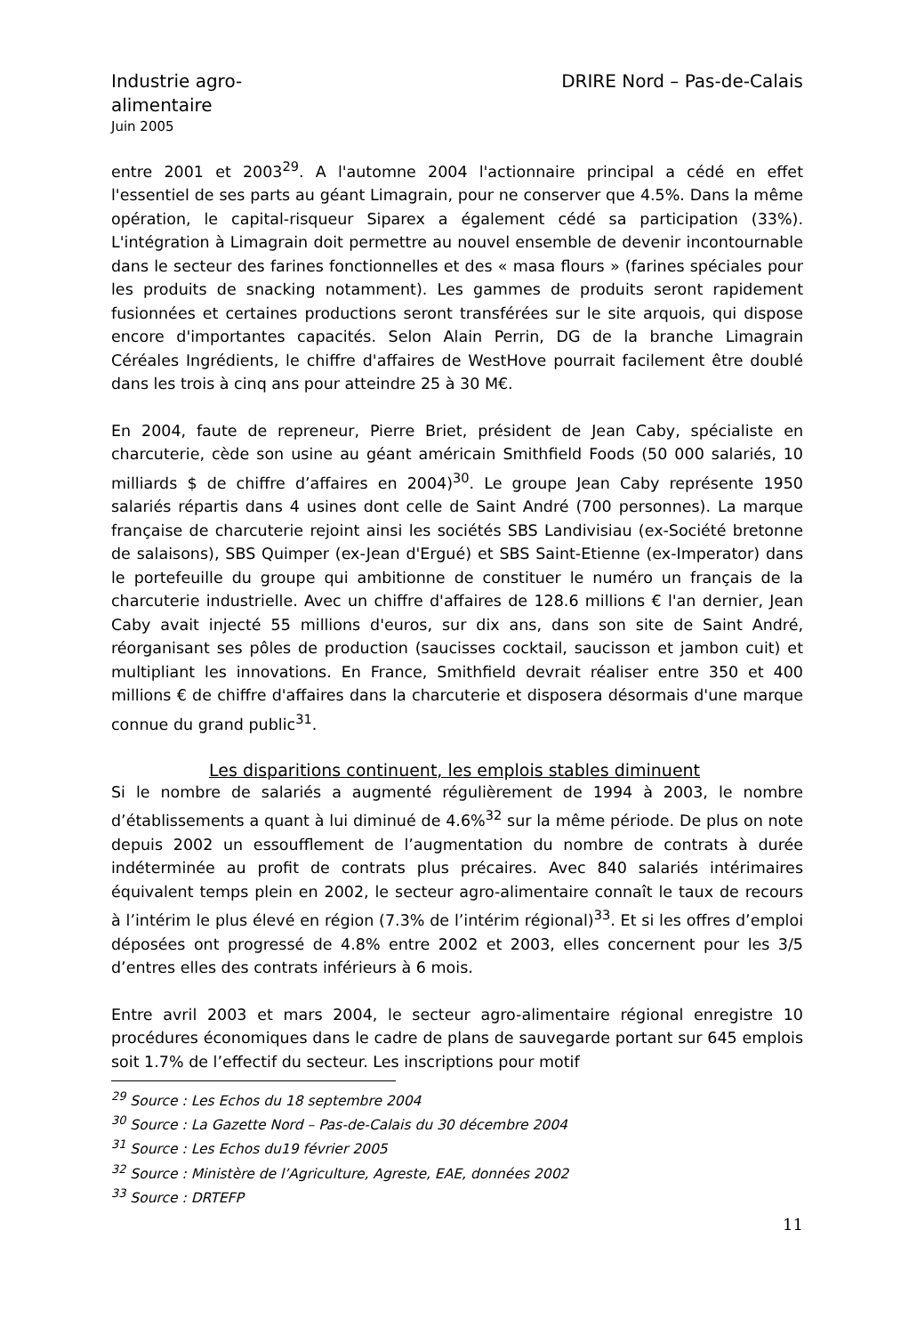Industrie agro-alimentaire
Juin 2005
DRIRE Nord – Pas-de-Calais
entre 2001 et 2003<sup>29</sup>. A l'automne 2004 l'actionnaire principal a cédé en effet l'essentiel de ses parts au géant Limagrain, pour ne conserver que 4.5%. Dans la même opération, le capital-risqueur Siparex a également cédé sa participation (33%). L'intégration à Limagrain doit permettre au nouvel ensemble de devenir incontournable dans le secteur des farines fonctionnelles et des « masa flours » (farines spéciales pour les produits de snacking notamment). Les gammes de produits seront rapidement fusionnées et certaines productions seront transférées sur le site arquois, qui dispose encore d'importantes capacités. Selon Alain Perrin, DG de la branche Limagrain Céréales Ingrédients, le chiffre d'affaires de WestHove pourrait facilement être doublé dans les trois à cinq ans pour atteindre 25 à 30 M€.
En 2004, faute de repreneur, Pierre Briet, président de Jean Caby, spécialiste en charcuterie, cède son usine au géant américain Smithfield Foods (50 000 salariés, 10 milliards $ de chiffre d’affaires en 2004)<sup>30</sup>. Le groupe Jean Caby représente 1950 salariés répartis dans 4 usines dont celle de Saint André (700 personnes). La marque française de charcuterie rejoint ainsi les sociétés SBS Landivisiau (ex-Société bretonne de salaisons), SBS Quimper (ex-Jean d'Ergué) et SBS Saint-Etienne (ex-Imperator) dans le portefeuille du groupe qui ambitionne de constituer le numéro un français de la charcuterie industrielle. Avec un chiffre d'affaires de 128.6 millions € l'an dernier, Jean Caby avait injecté 55 millions d'euros, sur dix ans, dans son site de Saint André, réorganisant ses pôles de production (saucisses cocktail, saucisson et jambon cuit) et multipliant les innovations. En France, Smithfield devrait réaliser entre 350 et 400 millions € de chiffre d'affaires dans la charcuterie et disposera désormais d'une marque connue du grand public<sup>31</sup>.
Les disparitions continuent, les emplois stables diminuent
Si le nombre de salariés a augmenté régulièrement de 1994 à 2003, le nombre d’établissements a quant à lui diminué de 4.6%<sup>32</sup> sur la même période. De plus on note depuis 2002 un essoufflement de l’augmentation du nombre de contrats à durée indéterminée au profit de contrats plus précaires. Avec 840 salariés intérimaires équivalent temps plein en 2002, le secteur agro-alimentaire connaît le taux de recours à l’intérim le plus élevé en région (7.3% de l’intérim régional)<sup>33</sup>. Et si les offres d’emploi déposées ont progressé de 4.8% entre 2002 et 2003, elles concernent pour les 3/5 d’entres elles des contrats inférieurs à 6 mois.
Entre avril 2003 et mars 2004, le secteur agro-alimentaire régional enregistre 10 procédures économiques dans le cadre de plans de sauvegarde portant sur 645 emplois soit 1.7% de l’effectif du secteur. Les inscriptions pour motif
<sup>29</sup> Source : Les Echos du 18 septembre 2004
<sup>30</sup> Source : La Gazette Nord – Pas-de-Calais du 30 décembre 2004
<sup>31</sup> Source : Les Echos du19 février 2005
<sup>32</sup> Source : Ministère de l’Agriculture, Agreste, EAE, données 2002
<sup>33</sup> Source : DRTEFP
11